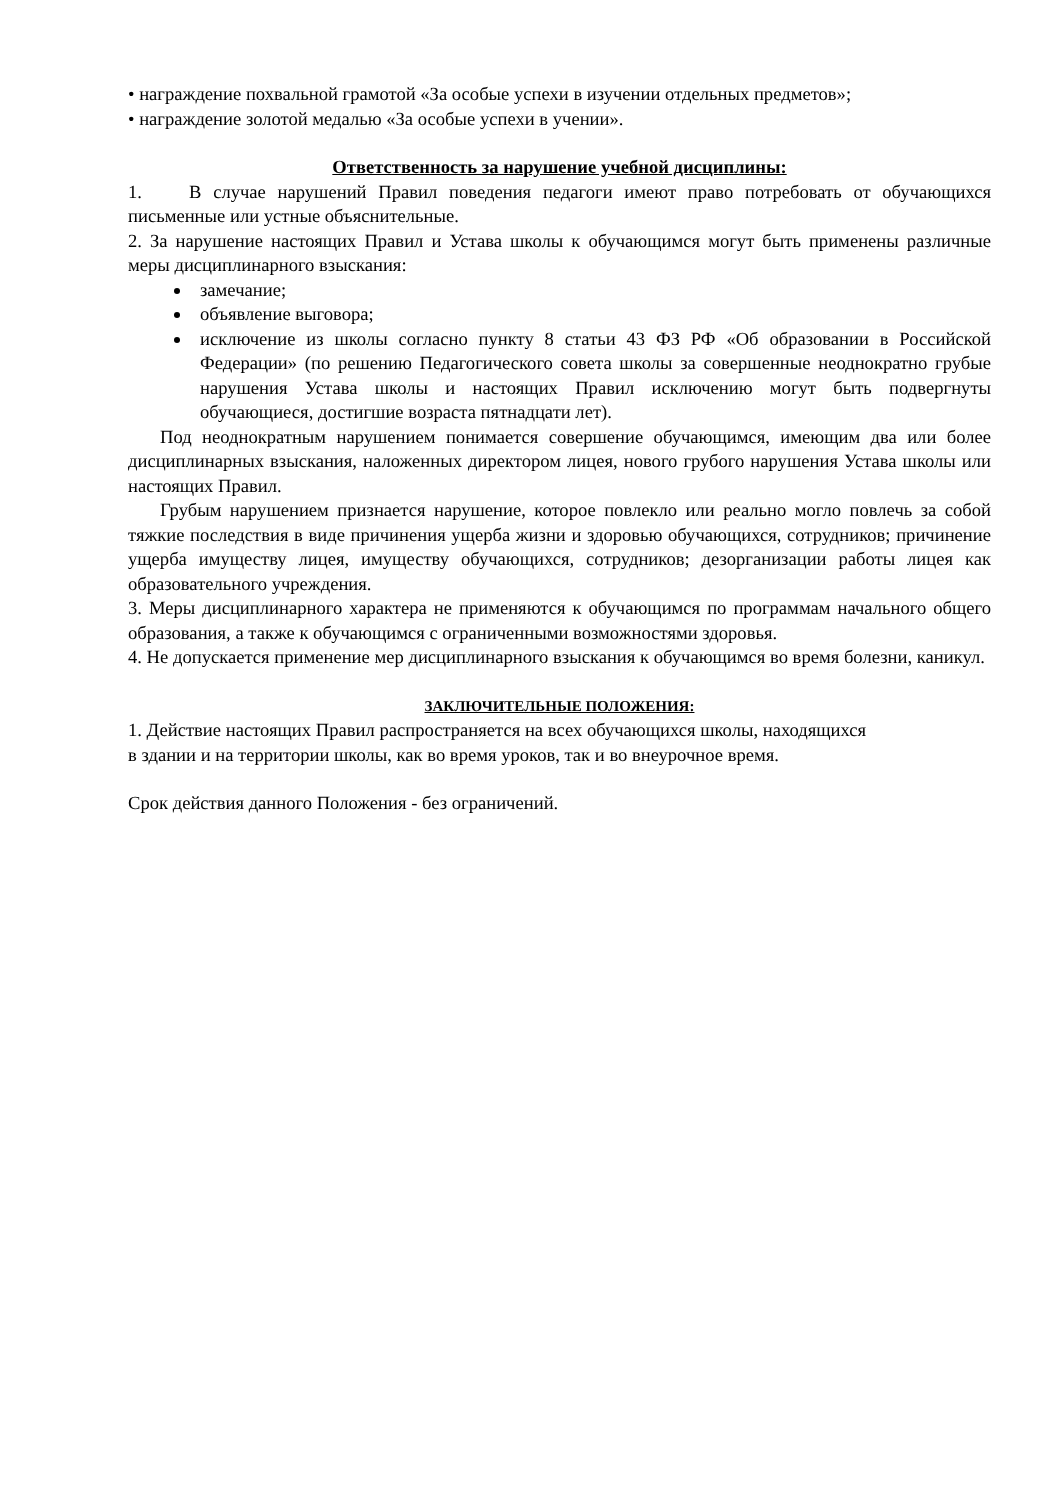• награждение похвальной грамотой «За особые успехи в изучении отдельных предметов»;
• награждение золотой медалью «За особые успехи в учении».
Ответственность за нарушение учебной дисциплины:
1. В случае нарушений Правил поведения педагоги имеют право потребовать от обучающихся письменные или устные объяснительные.
2. За нарушение настоящих Правил и Устава школы к обучающимся могут быть применены различные меры дисциплинарного взыскания:
замечание;
объявление выговора;
исключение из школы согласно пункту 8 статьи 43 ФЗ РФ «Об образовании в Российской Федерации» (по решению Педагогического совета школы за совершенные неоднократно грубые нарушения Устава школы и настоящих Правил исключению могут быть подвергнуты обучающиеся, достигшие возраста пятнадцати лет).
Под неоднократным нарушением понимается совершение обучающимся, имеющим два или более дисциплинарных взыскания, наложенных директором лицея, нового грубого нарушения Устава школы или настоящих Правил.
Грубым нарушением признается нарушение, которое повлекло или реально могло повлечь за собой тяжкие последствия в виде причинения ущерба жизни и здоровью обучающихся, сотрудников; причинение ущерба имуществу лицея, имуществу обучающихся, сотрудников; дезорганизации работы лицея как образовательного учреждения.
3. Меры дисциплинарного характера не применяются к обучающимся по программам начального общего образования, а также к обучающимся с ограниченными возможностями здоровья.
4. Не допускается применение мер дисциплинарного взыскания к обучающимся во время болезни, каникул.
ЗАКЛЮЧИТЕЛЬНЫЕ ПОЛОЖЕНИЯ:
1. Действие настоящих Правил распространяется на всех обучающихся школы, находящихся
в здании и на территории школы, как во время уроков, так и во внеурочное время.
Срок действия данного Положения - без ограничений.